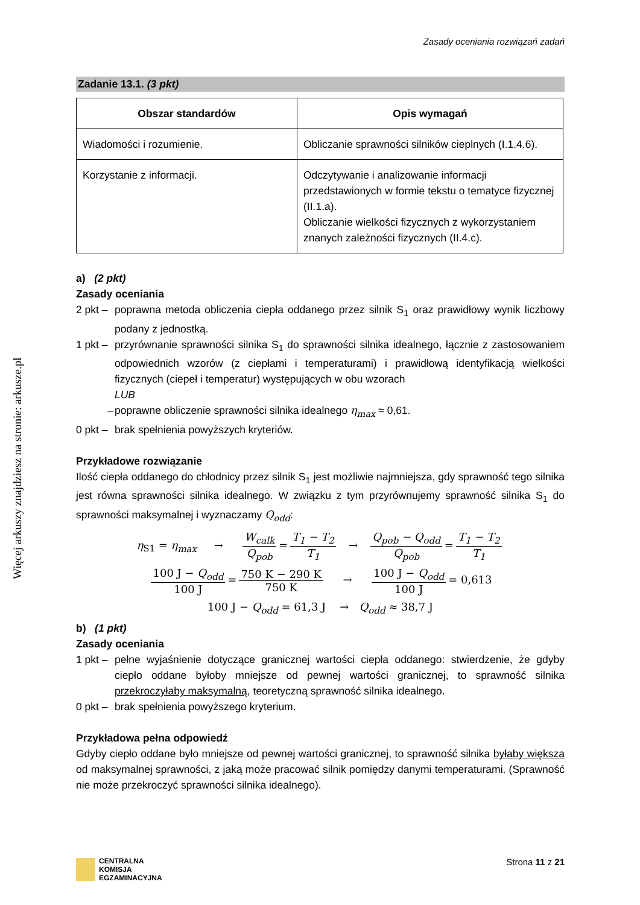Więcej arkuszy znajdziesz na stronie: arkusze.pl
Zasady oceniania rozwiązań zadań
Zadanie 13.1. (3 pkt)
| Obszar standardów | Opis wymagań |
| --- | --- |
| Wiadomości i rozumienie. | Obliczanie sprawności silników cieplnych (I.1.4.6). |
| Korzystanie z informacji. | Odczytywanie i analizowanie informacji przedstawionych w formie tekstu o tematyce fizycznej (II.1.a). Obliczanie wielkości fizycznych z wykorzystaniem znanych zależności fizycznych (II.4.c). |
a) (2 pkt)
Zasady oceniania
2 pkt – poprawna metoda obliczenia ciepła oddanego przez silnik S<sub>1</sub> oraz prawidłowy wynik liczbowy podany z jednostką.
1 pkt – przyrównanie sprawności silnika S<sub>1</sub> do sprawności silnika idealnego, łącznie z zastosowaniem odpowiednich wzorów (z ciepłami i temperaturami) i prawidłową identyfikacją wielkości fizycznych (ciepeł i temperatur) występujących w obu wzorach
LUB
– poprawne obliczenie sprawności silnika idealnego η<sub>max</sub> ≈ 0,61.
0 pkt – brak spełnienia powyższych kryteriów.
Przykładowe rozwiązanie
Ilość ciepła oddanego do chłodnicy przez silnik S<sub>1</sub> jest możliwie najmniejsza, gdy sprawność tego silnika jest równa sprawności silnika idealnego. W związku z tym przyrównujemy sprawność silnika S<sub>1</sub> do sprawności maksymalnej i wyznaczamy Q<sub>odd</sub>:
η<sub>S1</sub> = η<sub>max</sub> → W<sub>calk</sub> Q<sub>pob</sub> = T<sub>1</sub> − T<sub>2</sub> T<sub>1</sub> → Q<sub>pob</sub> − Q<sub>odd</sub> Q<sub>pob</sub> = T<sub>1</sub> − T<sub>2</sub> T<sub>1</sub>
100 J − Q<sub>odd</sub> 100 J = 750 K − 290 K 750 K → 100 J − Q<sub>odd</sub> 100 J = 0,613
100 J − Q<sub>odd</sub> = 61,3 J → Q<sub>odd</sub> ≈ 38,7 J
b) (1 pkt)
Zasady oceniania
1 pkt – pełne wyjaśnienie dotyczące granicznej wartości ciepła oddanego: stwierdzenie, że gdyby ciepło oddane byłoby mniejsze od pewnej wartości granicznej, to sprawność silnika przekroczyłaby maksymalną, teoretyczną sprawność silnika idealnego.
0 pkt – brak spełnienia powyższego kryterium.
Przykładowa pełna odpowiedź
Gdyby ciepło oddane było mniejsze od pewnej wartości granicznej, to sprawność silnika byłaby większa od maksymalnej sprawności, z jaką może pracować silnik pomiędzy danymi temperaturami. (Sprawność nie może przekroczyć sprawności silnika idealnego).
CENTRALNA
KOMISJA
EGZAMINACYJNA
Strona 11 z 21